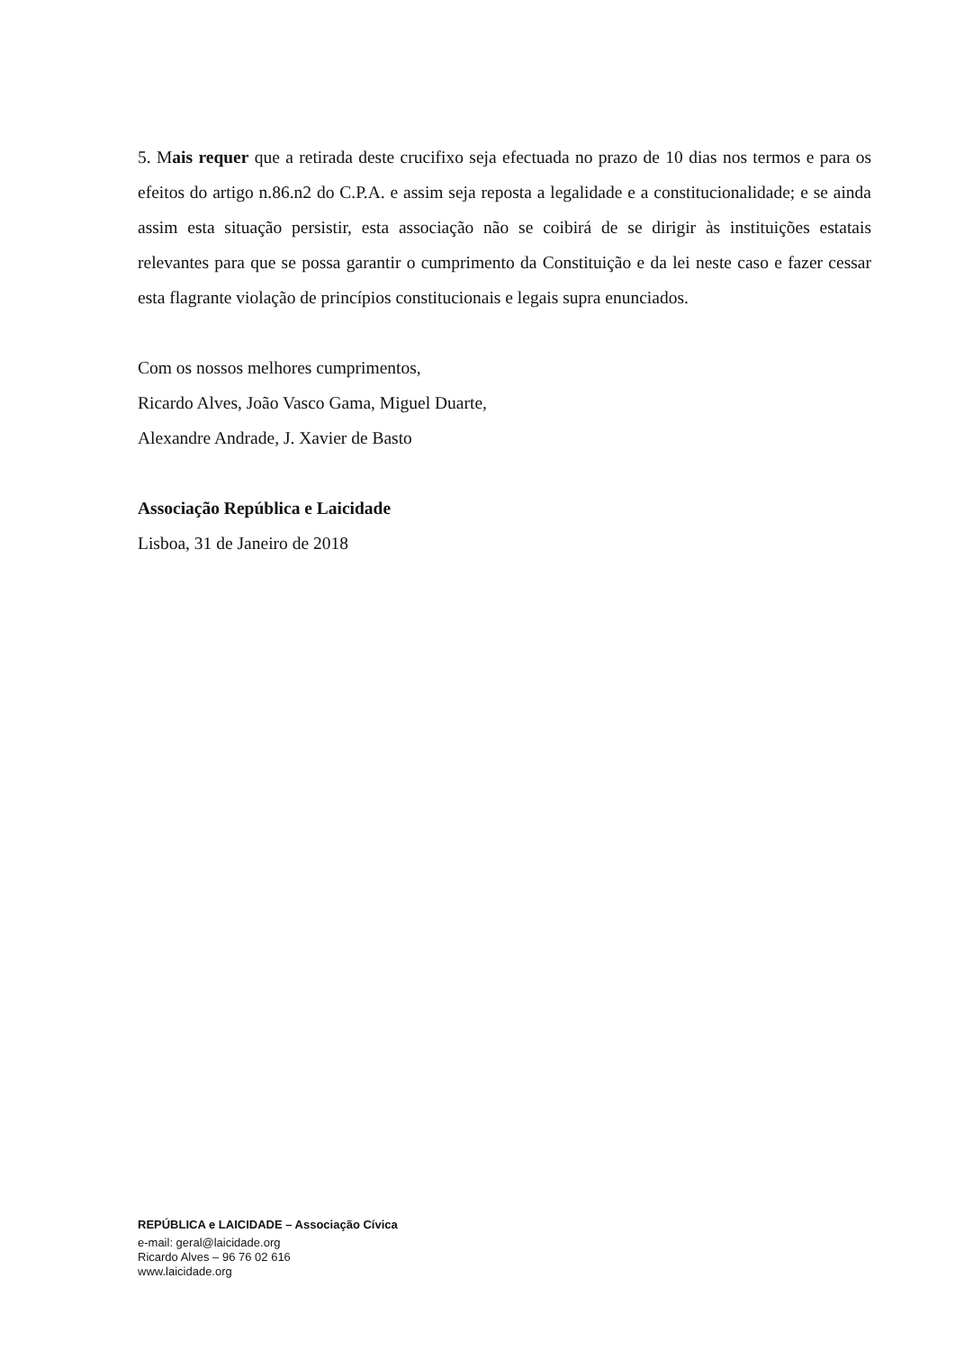5. Mais requer que a retirada deste crucifixo seja efectuada no prazo de 10 dias nos termos e para os efeitos do artigo n.86.n2 do C.P.A. e assim seja reposta a legalidade e a constitucionalidade; e se ainda assim esta situação persistir, esta associação não se coibirá de se dirigir às instituições estatais relevantes para que se possa garantir o cumprimento da Constituição e da lei neste caso e fazer cessar esta flagrante violação de princípios constitucionais e legais supra enunciados.
Com os nossos melhores cumprimentos,
Ricardo Alves, João Vasco Gama, Miguel Duarte,
Alexandre Andrade, J. Xavier de Basto
Associação República e Laicidade
Lisboa, 31 de Janeiro de 2018
REPÚBLICA e LAICIDADE – Associação Cívica
e-mail: geral@laicidade.org
Ricardo Alves – 96 76 02 616
www.laicidade.org